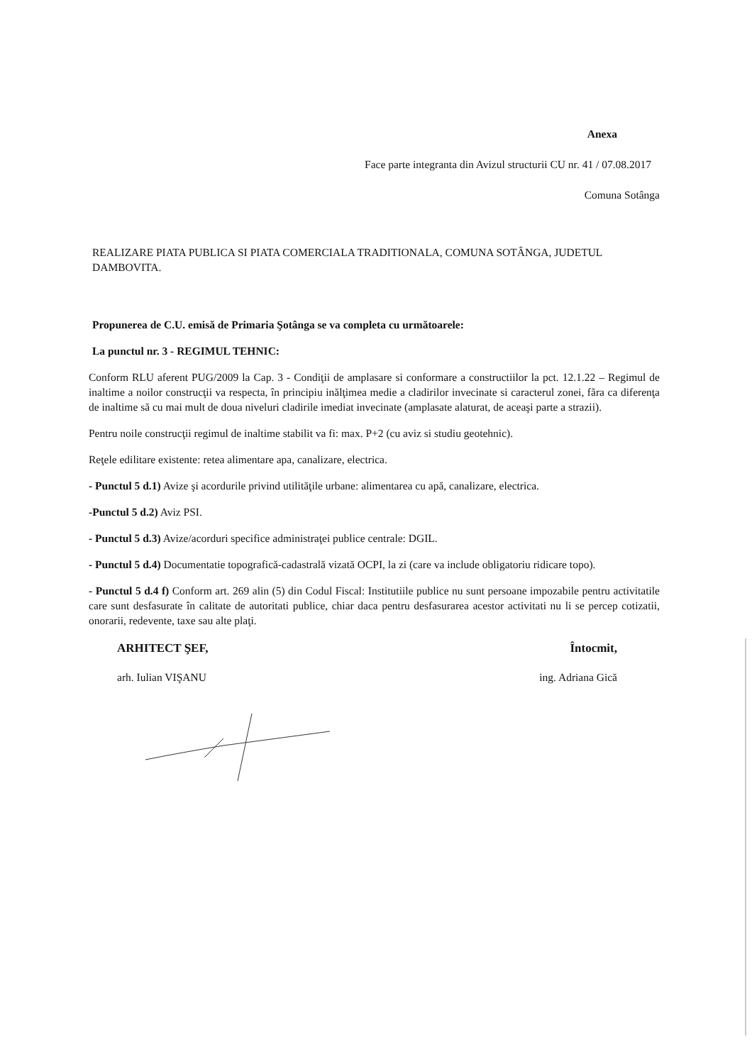Anexa
Face parte integranta din Avizul structurii CU nr. 41 / 07.08.2017
Comuna Sotânga
REALIZARE PIATA PUBLICA SI PIATA COMERCIALA TRADITIONALA, COMUNA SOTÂNGA, JUDETUL DAMBOVITA.
Propunerea de C.U. emisă de Primaria Şotânga se va completa cu următoarele:
La punctul nr. 3 - REGIMUL TEHNIC:
Conform RLU aferent PUG/2009 la Cap. 3 - Condiţii de amplasare si conformare a constructiilor la pct. 12.1.22 – Regimul de inaltime a noilor construcţii va respecta, în principiu inălţimea medie a cladirilor invecinate si caracterul zonei, fãra ca diferenţa de inaltime să cu mai mult de doua niveluri cladirile imediat invecinate (amplasate alaturat, de aceaşi parte a strazii).
Pentru noile construcţii regimul de inaltime stabilit va fi: max. P+2 (cu aviz si studiu geotehnic).
Reţele edilitare existente: retea alimentare apa, canalizare, electrica.
- Punctul 5 d.1) Avize şi acordurile privind utilităţile urbane: alimentarea cu apă, canalizare, electrica.
-Punctul 5 d.2) Aviz PSI.
- Punctul 5 d.3) Avize/acorduri specifice administraţei publice centrale: DGIL.
- Punctul 5 d.4) Documentatie topografică-cadastrală vizată OCPI, la zi (care va include obligatoriu ridicare topo).
- Punctul 5 d.4 f) Conform art. 269 alin (5) din Codul Fiscal: Institutiile publice nu sunt persoane impozabile pentru activitatile care sunt desfasurate în calitate de autoritati publice, chiar daca pentru desfasurarea acestor activitati nu li se percep cotizatii, onorarii, redevente, taxe sau alte plaţi.
ARHITECT ŞEF,
arh. Iulian VIŞANU
Întocmit,
ing. Adriana Gică